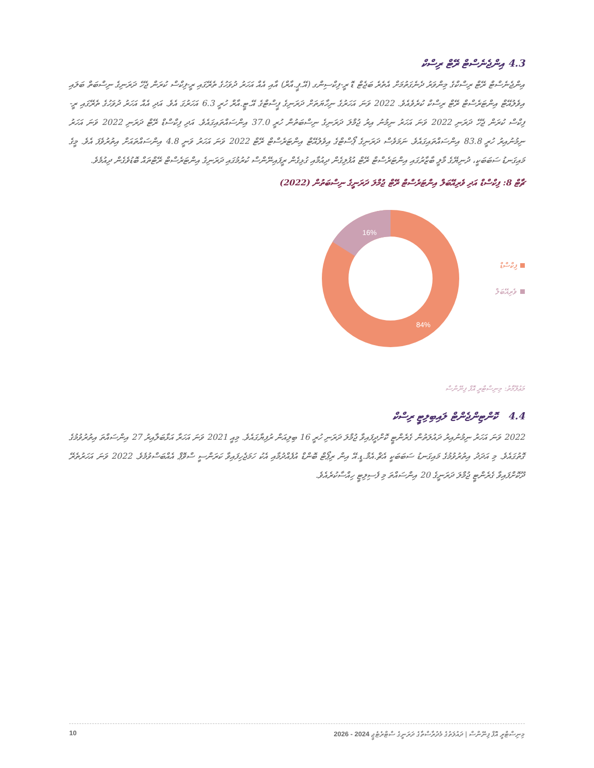4.3 އިންޖެނެސްޓް ރޭޓް ރިސްކް
އިންޖެނެސްޓް ރޭޓް ރިސްކްގެ މިންވަރު ދެނެގަތުމަށް އެތެރެ ބަޖެޓް ޑޮ ރީ-ފިކްސިންގ (އޭ.ޕީ.އާރް) އާއި އެއް އަހަރު ދުވަހުގެ ތެރޭގައި ރީ-ފިކްސް ކުރަން ޖެހޭ ދަރަނިގެ ނިސްބަތް ބަލައި އިވެލުއޭޓް އިންޓަރެސްޓް ރޭޓް ރިސްކް ކުރެވެއެވެ. 2022 ވަނަ އަހަރުގެ ނިހާޔަތަށް ދަރަނިގެ ޕީސްޓްގެ އޭ.ޓީ.އާރް ހުރީ 6.3 އަހަރުގަ އެވެ. އަދި އެއް އަހަރު ދުވަހުގެ ތެރޭގައި ރީ-ފިކްސް ކުރަން ޖެހޭ ދަރަނި 2022 ވަނަ އަހަރު ނިމުނު އިރު ޖުމްލަ ދަރަނިގެ ނިސްބަތުން ހުރީ 37.0 އިންސައްތައިގައެވެ. އަދި ފިކްސްޑް ރޭޓް ދަރަނި 2022 ވަނަ އަހަރު ނިމުނުއިރު ހުރީ 83.8 އިންސައްތައިގައެވެ. ނަމަވެސް ދަރަނިގެ ޕޯސްޓްގެ އިވެލުއޭޓް އިންޓަރެސްޓް ރޭޓް 2022 ވަނަ އަހަރު ވަނީ 4.8 އިންސައްތައަށް އިތުރުވެފަ އެވެ. މީގެ މައިގަނޑު ސަބަބަކީ، ދުނިޔޭގެ މާލީ ބާޒާރުގައި އިންޓަރެސްޓް ރޭޓް އުފުލިގެން ދިއުމާއި ގުޅިގެން ރީފައިނޭންސް ކުރުމުގައި ދަރަނިގެ އިންޓަރެސްޓް ރޭޓްތައް ބޮޑުވެގެން ދިއުމެވެ.
ޗާޓް 8: ފިކްސްޑް އަދި ވެރިއޭބަލް އިންޓަރެސްޓް ރޭޓް ޖުމްލަ ދަރަނީގެ ނިސްބަތުން (2022)
16%
84%
ފިކްސްޑް
ވެރިއޭބަލް
މަޢުލޫމާތު: މިނިސްޓްރީ އޮފް ފިނޭންސް
4.4 ކޮންޓިންޖެންޓް ލައިބިލިޓީ ރިސްކް
2022 ވަނަ އަހަރު ނިމުނުއިރު ދައުލަތުން ގެރެންޓީ ކޮށްދީފައިވާ ޖުމްލަ ދަރަނި ހުރީ 16 ބިލިއަން ރުފިޔާގައެވެ. މިއީ 2021 ވަނަ އަހަރާ އަޅާބަލާއިރު 27 އިންސައްތަ އިތުރުވުމުގެ ގޮތުގައެވެ. މި އަދަދު އިތުރުވުމުގެ މައިގަނޑު ސަބަބަކީ އެޗް.އެމް.ޑީ.އޭ އިން ރިޕޯޓް ބޮންޑް އުފެއްދުމާއި އެކު ހަމަޖެހިފައިވާ ކަރަންސީ ސްވޮޕް އެއްބަސްވުމެވެ. 2022 ވަނަ އަހަރުތެރޭ ދޫކޮށްފައިވާ ގެރެންޓީ ޖުމްލަ ދަރަނީގެ 20 އިންސައްތަ މި ފެސިލިޓީ ހިއްސާކުރެއެވެ.
10 މިނިސްޓްރީ އޮފް ފިނޭންސް | ދައުލަތުގެ މެދުރާސްތާގެ ދަރަނީގެ ސްޓްރެޓެޖީ 2024 - 2026